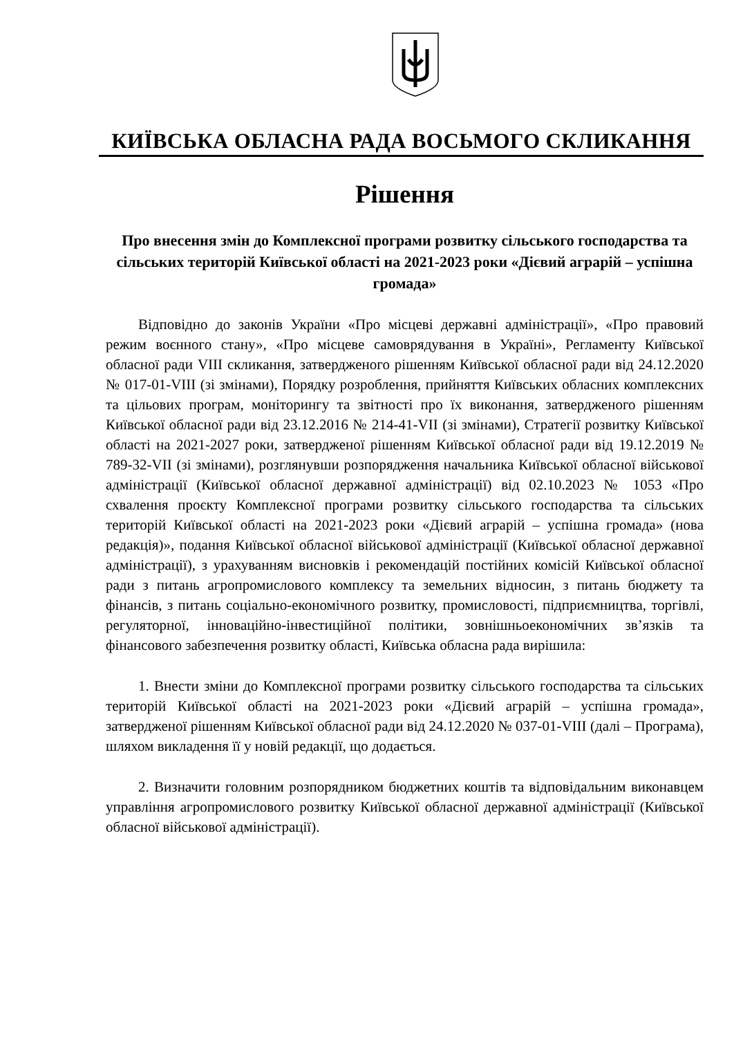КИЇВСЬКА ОБЛАСНА РАДА ВОСЬМОГО СКЛИКАННЯ
Рішення
Про внесення змін до Комплексної програми розвитку сільського господарства та сільських територій Київської області на 2021-2023 роки «Дієвий аграрій – успішна громада»
Відповідно до законів України «Про місцеві державні адміністрації», «Про правовий режим воєнного стану», «Про місцеве самоврядування в Україні», Регламенту Київської обласної ради VIII скликання, затвердженого рішенням Київської обласної ради від 24.12.2020 № 017-01-VIII (зі змінами), Порядку розроблення, прийняття Київських обласних комплексних та цільових програм, моніторингу та звітності про їх виконання, затвердженого рішенням Київської обласної ради від 23.12.2016 № 214-41-VII (зі змінами), Стратегії розвитку Київської області на 2021-2027 роки, затвердженої рішенням Київської обласної ради від 19.12.2019 № 789-32-VII (зі змінами), розглянувши розпорядження начальника Київської обласної військової адміністрації (Київської обласної державної адміністрації) від 02.10.2023 № 1053 «Про схвалення проєкту Комплексної програми розвитку сільського господарства та сільських територій Київської області на 2021-2023 роки «Дієвий аграрій – успішна громада» (нова редакція)», подання Київської обласної військової адміністрації (Київської обласної державної адміністрації), з урахуванням висновків і рекомендацій постійних комісій Київської обласної ради з питань агропромислового комплексу та земельних відносин, з питань бюджету та фінансів, з питань соціально-економічного розвитку, промисловості, підприємництва, торгівлі, регуляторної, інноваційно-інвестиційної політики, зовнішньоекономічних зв’язків та фінансового забезпечення розвитку області, Київська обласна рада вирішила:
1. Внести зміни до Комплексної програми розвитку сільського господарства та сільських територій Київської області на 2021-2023 роки «Дієвий аграрій – успішна громада», затвердженої рішенням Київської обласної ради від 24.12.2020 № 037-01-VIII (далі – Програма), шляхом викладення її у новій редакції, що додається.
2. Визначити головним розпорядником бюджетних коштів та відповідальним виконавцем управління агропромислового розвитку Київської обласної державної адміністрації (Київської обласної військової адміністрації).